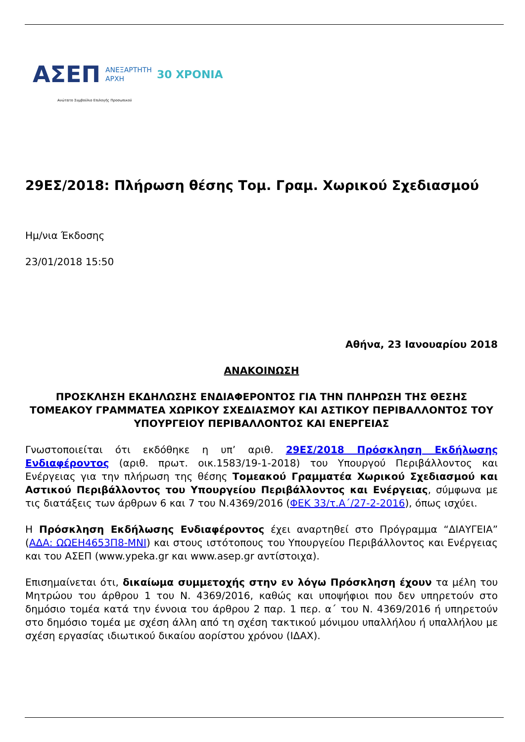ΑΣΕΠ ΑΝΕΞΑΡΤΗΤΗ
ΑΡΧΗ 30 ΧΡΟΝΙΑ
Ανώτατο Συμβούλιο Επιλογής Προσωπικού
29ΕΣ/2018: Πλήρωση θέσης Τομ. Γραμ. Χωρικού Σχεδιασμού
Ημ/νια Έκδοσης
23/01/2018 15:50
Αθήνα, 23 Ιανουαρίου 2018
ΑΝΑΚΟΙΝΩΣΗ
ΠΡΟΣΚΛΗΣΗ ΕΚΔΗΛΩΣΗΣ ΕΝΔΙΑΦΕΡΟΝΤΟΣ ΓΙΑ ΤΗΝ ΠΛΗΡΩΣΗ ΤΗΣ ΘΕΣΗΣ ΤΟΜΕΑΚΟΥ ΓΡΑΜΜΑΤΕΑ ΧΩΡΙΚΟΥ ΣΧΕΔΙΑΣΜΟΥ ΚΑΙ ΑΣΤΙΚΟΥ ΠΕΡΙΒΑΛΛΟΝΤΟΣ ΤΟΥ ΥΠΟΥΡΓΕΙΟΥ ΠΕΡΙΒΑΛΛΟΝΤΟΣ ΚΑΙ ΕΝΕΡΓΕΙΑΣ
Γνωστοποιείται ότι εκδόθηκε η υπ’ αριθ. 29ΕΣ/2018 Πρόσκληση Εκδήλωσης Ενδιαφέροντος (αριθ. πρωτ. οικ.1583/19-1-2018) του Υπουργού Περιβάλλοντος και Ενέργειας για την πλήρωση της θέσης Τομεακού Γραμματέα Χωρικού Σχεδιασμού και Αστικού Περιβάλλοντος του Υπουργείου Περιβάλλοντος και Ενέργειας, σύμφωνα με τις διατάξεις των άρθρων 6 και 7 του Ν.4369/2016 (ΦΕΚ 33/τ.Α΄/27-2-2016), όπως ισχύει.
Η Πρόσκληση Εκδήλωσης Ενδιαφέροντος έχει αναρτηθεί στο Πρόγραμμα “ΔΙΑΥΓΕΙΑ” (ΑΔΑ: ΩΩΕΗ4653Π8-ΜΝΙ) και στους ιστότοπους του Υπουργείου Περιβάλλοντος και Ενέργειας και του ΑΣΕΠ (www.ypeka.gr και www.asep.gr αντίστοιχα).
Επισημαίνεται ότι, δικαίωμα συμμετοχής στην εν λόγω Πρόσκληση έχουν τα μέλη του Μητρώου του άρθρου 1 του Ν. 4369/2016, καθώς και υποψήφιοι που δεν υπηρετούν στο δημόσιο τομέα κατά την έννοια του άρθρου 2 παρ. 1 περ. α΄ του Ν. 4369/2016 ή υπηρετούν στο δημόσιο τομέα με σχέση άλλη από τη σχέση τακτικού μόνιμου υπαλλήλου ή υπαλλήλου με σχέση εργασίας ιδιωτικού δικαίου αορίστου χρόνου (ΙΔΑΧ).